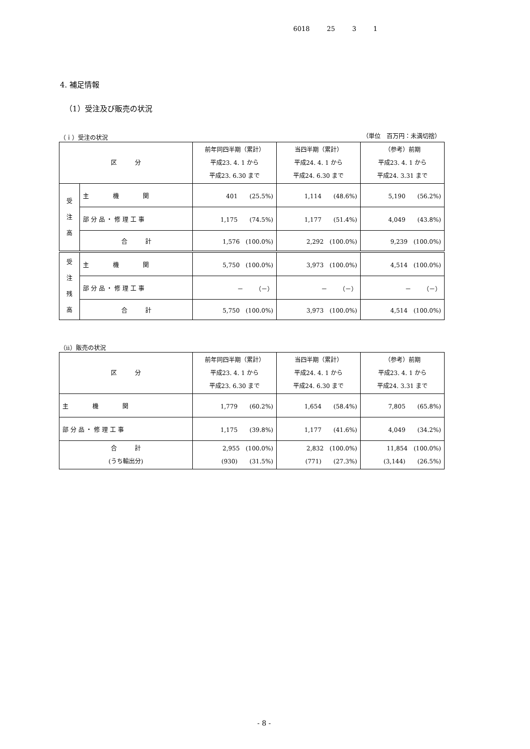6018 25 3 1
4. 補足情報
（1）受注及び販売の状況
（ｉ）受注の状況 （単位　百万円：未満切捨）
| 区 分 | | 前年同四半期（累計） 平成23. 4. 1 から 平成23. 6.30 まで | 当四半期（累計） 平成24. 4. 1 から 平成24. 6.30 まで | （参考）前期 平成23. 4. 1 から 平成24. 3.31 まで |
| --- | --- | --- | --- | --- |
| 受 注 高 | 主 機 関 | 401 (25.5%) | 1,114 (48.6%) | 5,190 (56.2%) |
| | 部 分 品 ・ 修 理 工 事 | 1,175 (74.5%) | 1,177 (51.4%) | 4,049 (43.8%) |
| | 合 計 | 1,576 (100.0%) | 2,292 (100.0%) | 9,239 (100.0%) |
| 受 注 残 高 | 主 機 関 | 5,750 (100.0%) | 3,973 (100.0%) | 4,514 (100.0%) |
| | 部 分 品 ・ 修 理 工 事 | － （－） | － （－） | － （－） |
| | 合 計 | 5,750 (100.0%) | 3,973 (100.0%) | 4,514 (100.0%) |
（ⅱ）販売の状況
| 区 分 | 前年同四半期（累計） 平成23. 4. 1 から 平成23. 6.30 まで | 当四半期（累計） 平成24. 4. 1 から 平成24. 6.30 まで | （参考）前期 平成23. 4. 1 から 平成24. 3.31 まで |
| --- | --- | --- | --- |
| 主 機 関 | 1,779 (60.2%) | 1,654 (58.4%) | 7,805 (65.8%) |
| 部 分 品 ・ 修 理 工 事 | 1,175 (39.8%) | 1,177 (41.6%) | 4,049 (34.2%) |
| 合 計 (うち輸出分) | 2,955 (100.0%) (930) (31.5%) | 2,832 (100.0%) (771) (27.3%) | 11,854 (100.0%) (3,144) (26.5%) |
- 8 -